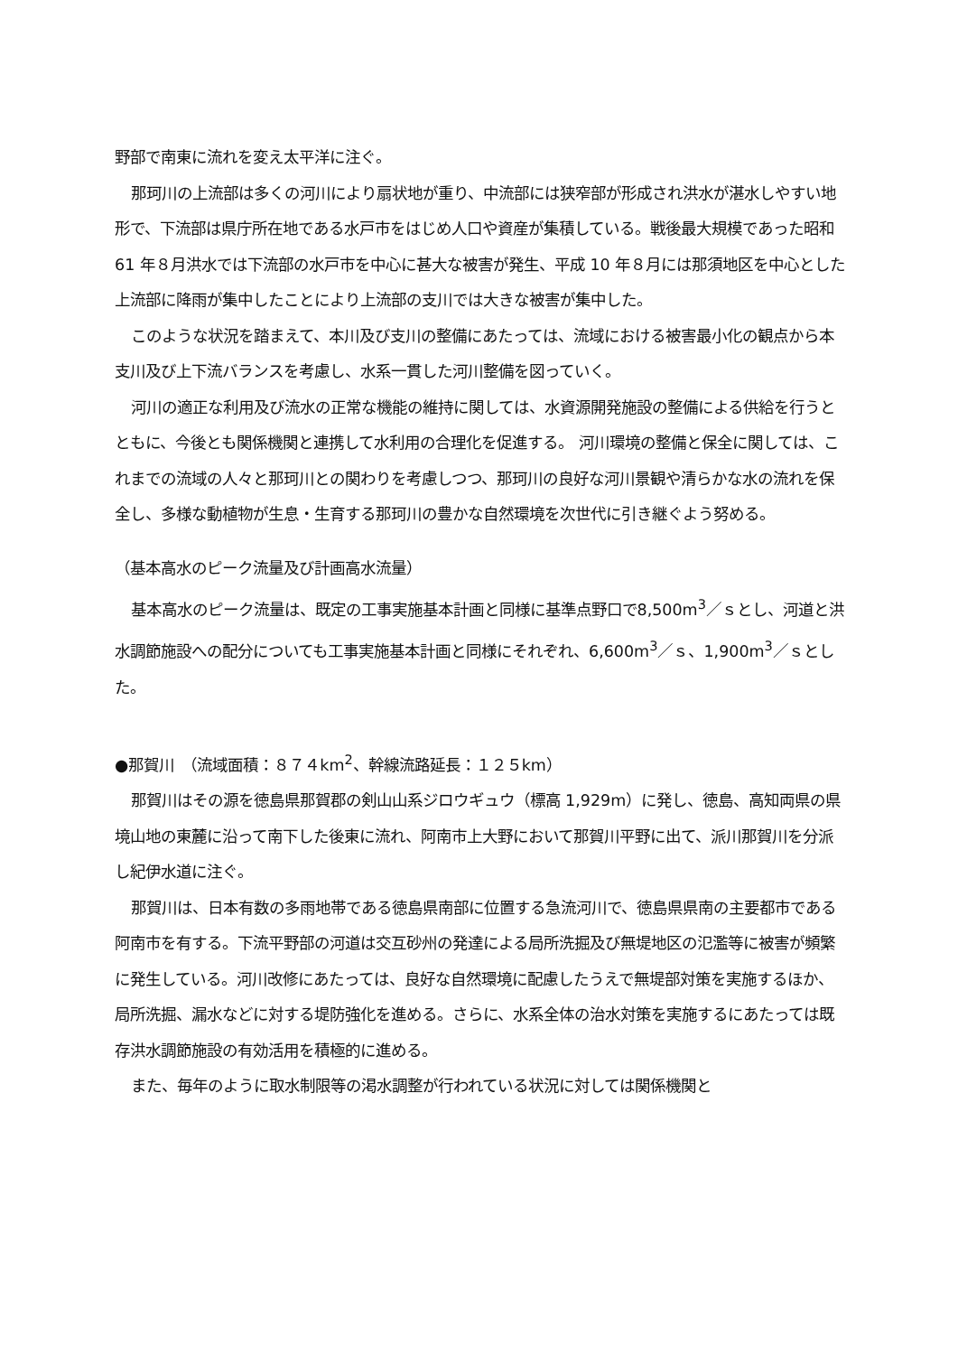野部で南東に流れを変え太平洋に注ぐ。
那珂川の上流部は多くの河川により扇状地が重り、中流部には狭窄部が形成され洪水が湛水しやすい地形で、下流部は県庁所在地である水戸市をはじめ人口や資産が集積している。戦後最大規模であった昭和 61 年８月洪水では下流部の水戸市を中心に甚大な被害が発生、平成 10 年８月には那須地区を中心とした上流部に降雨が集中したことにより上流部の支川では大きな被害が集中した。
このような状況を踏まえて、本川及び支川の整備にあたっては、流域における被害最小化の観点から本支川及び上下流バランスを考慮し、水系一貫した河川整備を図っていく。
河川の適正な利用及び流水の正常な機能の維持に関しては、水資源開発施設の整備による供給を行うとともに、今後とも関係機関と連携して水利用の合理化を促進する。 河川環境の整備と保全に関しては、これまでの流域の人々と那珂川との関わりを考慮しつつ、那珂川の良好な河川景観や清らかな水の流れを保全し、多様な動植物が生息・生育する那珂川の豊かな自然環境を次世代に引き継ぐよう努める。
（基本高水のピーク流量及び計画高水流量）
基本高水のピーク流量は、既定の工事実施基本計画と同様に基準点野口で8,500m<sup>3</sup>／ｓとし、河道と洪水調節施設への配分についても工事実施基本計画と同様にそれぞれ、6,600m<sup>3</sup>／ｓ、1,900m<sup>3</sup>／ｓとした。
●那賀川　（流域面積：８７４km<sup>2</sup>、幹線流路延長：１２５km）
那賀川はその源を徳島県那賀郡の剣山山系ジロウギュウ（標高 1,929m）に発し、徳島、高知両県の県境山地の東麓に沿って南下した後東に流れ、阿南市上大野において那賀川平野に出て、派川那賀川を分派し紀伊水道に注ぐ。
那賀川は、日本有数の多雨地帯である徳島県南部に位置する急流河川で、徳島県県南の主要都市である阿南市を有する。下流平野部の河道は交互砂州の発達による局所洗掘及び無堤地区の氾濫等に被害が頻繁に発生している。河川改修にあたっては、良好な自然環境に配慮したうえで無堤部対策を実施するほか、局所洗掘、漏水などに対する堤防強化を進める。さらに、水系全体の治水対策を実施するにあたっては既存洪水調節施設の有効活用を積極的に進める。
また、毎年のように取水制限等の渇水調整が行われている状況に対しては関係機関と